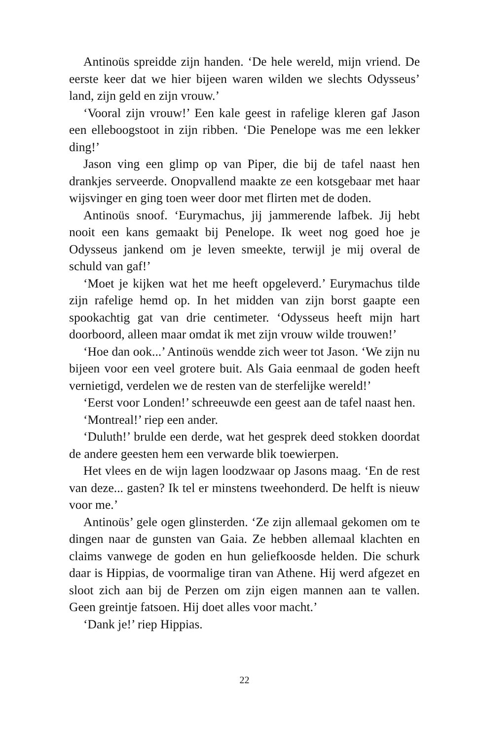Antinoüs spreidde zijn handen. ‘De hele wereld, mijn vriend. De eerste keer dat we hier bijeen waren wilden we slechts Odysseus’ land, zijn geld en zijn vrouw.’
‘Vooral zijn vrouw!’ Een kale geest in rafelige kleren gaf Jason een elleboogstoot in zijn ribben. ‘Die Penelope was me een lekker ding!’
Jason ving een glimp op van Piper, die bij de tafel naast hen drankjes serveerde. Onopvallend maakte ze een kotsgebaar met haar wijsvinger en ging toen weer door met flirten met de doden.
Antinoüs snoof. ‘Eurymachus, jij jammerende lafbek. Jij hebt nooit een kans gemaakt bij Penelope. Ik weet nog goed hoe je Odysseus jankend om je leven smeekte, terwijl je mij overal de schuld van gaf!’
‘Moet je kijken wat het me heeft opgeleverd.’ Eurymachus tilde zijn rafelige hemd op. In het midden van zijn borst gaapte een spookachtig gat van drie centimeter. ‘Odysseus heeft mijn hart doorboord, alleen maar omdat ik met zijn vrouw wilde trouwen!’
‘Hoe dan ook...’ Antinoüs wendde zich weer tot Jason. ‘We zijn nu bijeen voor een veel grotere buit. Als Gaia eenmaal de goden heeft vernietigd, verdelen we de resten van de sterfelijke wereld!’
‘Eerst voor Londen!’ schreeuwde een geest aan de tafel naast hen.
‘Montreal!’ riep een ander.
‘Duluth!’ brulde een derde, wat het gesprek deed stokken doordat de andere geesten hem een verwarde blik toewierpen.
Het vlees en de wijn lagen loodzwaar op Jasons maag. ‘En de rest van deze... gasten? Ik tel er minstens tweehonderd. De helft is nieuw voor me.’
Antinoüs’ gele ogen glinsterden. ‘Ze zijn allemaal gekomen om te dingen naar de gunsten van Gaia. Ze hebben allemaal klachten en claims vanwege de goden en hun geliefkoosde helden. Die schurk daar is Hippias, de voormalige tiran van Athene. Hij werd afgezet en sloot zich aan bij de Perzen om zijn eigen mannen aan te vallen. Geen greintje fatsoen. Hij doet alles voor macht.’
‘Dank je!’ riep Hippias.
22